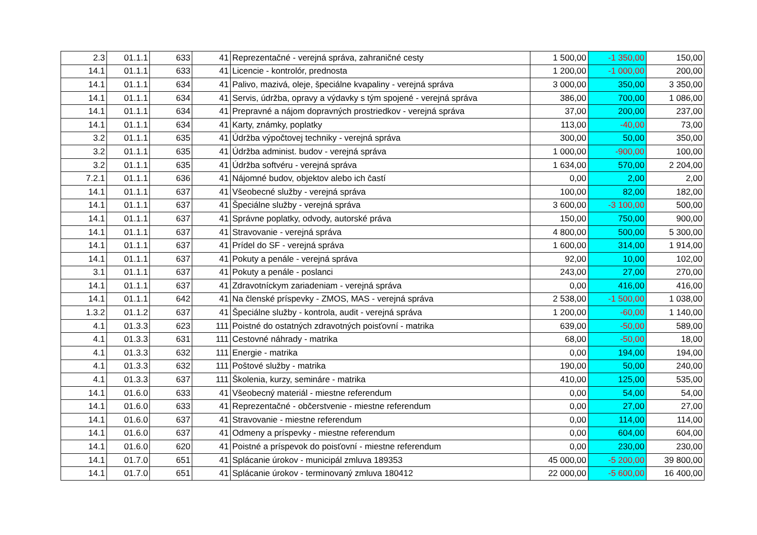| 2.3 | 01.1.1 | 633 | 41 | Reprezentačné - verejná správa, zahraničné cesty | 1 500,00 | -1 350,00 | 150,00 |
| 14.1 | 01.1.1 | 633 | 41 | Licencie - kontrolór, prednosta | 1 200,00 | -1 000,00 | 200,00 |
| 14.1 | 01.1.1 | 634 | 41 | Palivo, mazivá, oleje, špeciálne kvapaliny - verejná správa | 3 000,00 | 350,00 | 3 350,00 |
| 14.1 | 01.1.1 | 634 | 41 | Servis, údržba, opravy a výdavky s tým spojené - verejná správa | 386,00 | 700,00 | 1 086,00 |
| 14.1 | 01.1.1 | 634 | 41 | Prepravné a nájom dopravných prostriedkov - verejná správa | 37,00 | 200,00 | 237,00 |
| 14.1 | 01.1.1 | 634 | 41 | Karty, známky, poplatky | 113,00 | -40,00 | 73,00 |
| 3.2 | 01.1.1 | 635 | 41 | Údržba výpočtovej techniky - verejná správa | 300,00 | 50,00 | 350,00 |
| 3.2 | 01.1.1 | 635 | 41 | Údržba administ. budov - verejná správa | 1 000,00 | -900,00 | 100,00 |
| 3.2 | 01.1.1 | 635 | 41 | Údržba softvéru - verejná správa | 1 634,00 | 570,00 | 2 204,00 |
| 7.2.1 | 01.1.1 | 636 | 41 | Nájomné budov, objektov alebo ich častí | 0,00 | 2,00 | 2,00 |
| 14.1 | 01.1.1 | 637 | 41 | Všeobecné služby - verejná správa | 100,00 | 82,00 | 182,00 |
| 14.1 | 01.1.1 | 637 | 41 | Špeciálne služby - verejná správa | 3 600,00 | -3 100,00 | 500,00 |
| 14.1 | 01.1.1 | 637 | 41 | Správne poplatky, odvody, autorské práva | 150,00 | 750,00 | 900,00 |
| 14.1 | 01.1.1 | 637 | 41 | Stravovanie - verejná správa | 4 800,00 | 500,00 | 5 300,00 |
| 14.1 | 01.1.1 | 637 | 41 | Prídel do SF - verejná správa | 1 600,00 | 314,00 | 1 914,00 |
| 14.1 | 01.1.1 | 637 | 41 | Pokuty a penále - verejná správa | 92,00 | 10,00 | 102,00 |
| 3.1 | 01.1.1 | 637 | 41 | Pokuty a penále - poslanci | 243,00 | 27,00 | 270,00 |
| 14.1 | 01.1.1 | 637 | 41 | Zdravotníckym zariadeniam - verejná správa | 0,00 | 416,00 | 416,00 |
| 14.1 | 01.1.1 | 642 | 41 | Na členské príspevky - ZMOS, MAS - verejná správa | 2 538,00 | -1 500,00 | 1 038,00 |
| 1.3.2 | 01.1.2 | 637 | 41 | Špeciálne služby - kontrola, audit - verejná správa | 1 200,00 | -60,00 | 1 140,00 |
| 4.1 | 01.3.3 | 623 | 111 | Poistné do ostatných zdravotných poisťovní - matrika | 639,00 | -50,00 | 589,00 |
| 4.1 | 01.3.3 | 631 | 111 | Cestovné náhrady - matrika | 68,00 | -50,00 | 18,00 |
| 4.1 | 01.3.3 | 632 | 111 | Energie - matrika | 0,00 | 194,00 | 194,00 |
| 4.1 | 01.3.3 | 632 | 111 | Poštové služby - matrika | 190,00 | 50,00 | 240,00 |
| 4.1 | 01.3.3 | 637 | 111 | Školenia, kurzy, semináre - matrika | 410,00 | 125,00 | 535,00 |
| 14.1 | 01.6.0 | 633 | 41 | Všeobecný materiál - miestne referendum | 0,00 | 54,00 | 54,00 |
| 14.1 | 01.6.0 | 633 | 41 | Reprezentačné - občerstvenie - miestne referendum | 0,00 | 27,00 | 27,00 |
| 14.1 | 01.6.0 | 637 | 41 | Stravovanie - miestne referendum | 0,00 | 114,00 | 114,00 |
| 14.1 | 01.6.0 | 637 | 41 | Odmeny a príspevky - miestne referendum | 0,00 | 604,00 | 604,00 |
| 14.1 | 01.6.0 | 620 | 41 | Poistné a príspevok do poisťovní - miestne referendum | 0,00 | 230,00 | 230,00 |
| 14.1 | 01.7.0 | 651 | 41 | Splácanie úrokov - municipál zmluva 189353 | 45 000,00 | -5 200,00 | 39 800,00 |
| 14.1 | 01.7.0 | 651 | 41 | Splácanie úrokov - terminovaný zmluva 180412 | 22 000,00 | -5 600,00 | 16 400,00 |